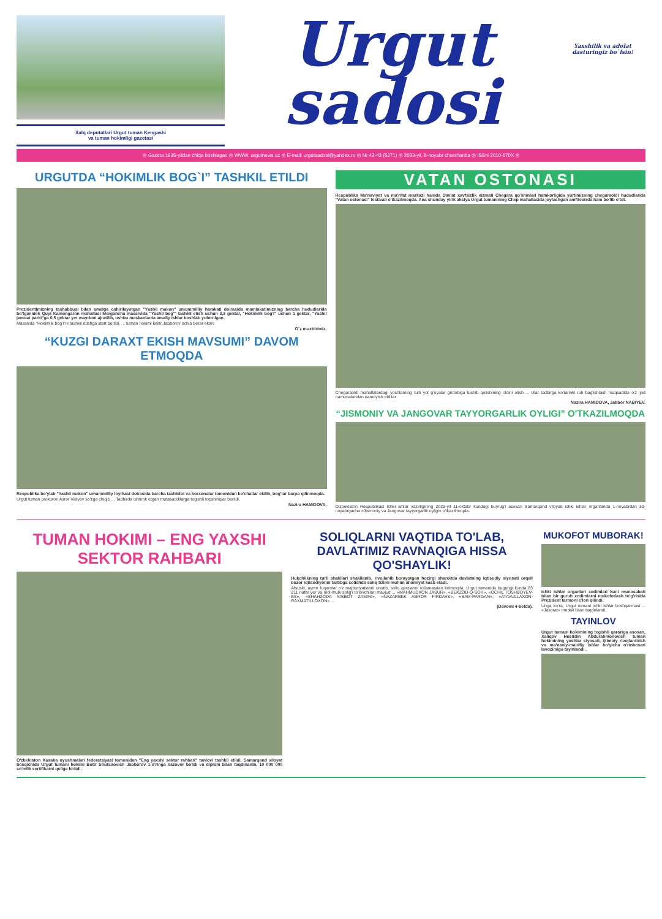Xalq deputatlari Urgut tuman Kengashi
va tuman hokimligi gazetasi
Urgut
sadosi
Yaxshilik va adolat dasturingiz bo`lsin!
◎ Gazeta 1935-yildan chiqa boshlagan ◎ WWW. urgutnews.uz ◎ E-mail: urgutsadosi@yandex.ru ◎ № 42-43 (5371) ◎ 2023-yil, 8-noyabr chorshanba ◎ ISSN 2010-670X ◎
URGUTDA “HOKIMLIK BOG`I” TASHKIL ETILDI
Prezidentimizning tashabbusi bilan amalga oshirilayotgan "Yashil makon" umummilliy harakati doirasida mamlakatimizning barcha hududlarida bo'lganidek Quyi Kamongaron mahallasi Mergancha massivida "Yashil bog'" tashkil etish uchun 3,3 gektar, "Hokimlik bog'i" uchun 1 gektar, "Yashil jamoat parki"ga 0,5 gektar yer maydoni ajratilib, ushbu maskanlarda amaliy ishlar boshlab yuborilgan.
Massivda "Hokimlik bog'i"ni tashkil etishga start berildi. ... tuman hokimi Botir Jabborov ochib berar ekan.
O`z muxbirimiz.
“KUZGI DARAXT EKISH MAVSUMI” DAVOM ETMOQDA
Respublika bo'ylab "Yashil makon" umummilliy loyihasi doirasida barcha tashkilot va korxonalar tomonidan ko'chatlar ekilib, bog'lar barpo qilinmoqda.
Urgut tuman prokurori Asror Valiyev so'zga chiqib ... Tadbirda ishtirok etgan mutasaddilarga tegishli topshiriqlar berildi.
Nazira HAMIDOVA.
VATAN OSTONASI
Respublika Ma'naviyat va ma'rifat markazi hamda Davlat xavfsizlik xizmati Chegara qo'shinlari hamkorligida yurtimizning chegaraoldi hududlarida "Vatan ostonasi" festivali o'tkazilmoqda. Ana shunday yirik aksiya Urgut tumanining Chep mahallasida joylashgan amfiteatrda ham bo'lib o'tdi.
Chegaraoldi mahallalardagi yoshlarning turli yot g'oyalar girdobiga tushib qolishining oldini olish ... Ular tadbirga ko'tarinki ruh bag'ishlash maqsadida o'z ijod namunalaridan namoyish etdilar.
Nazira HAMIDOVA, Jabbor NABIYEV.
“JISMONIY VA JANGOVAR TAYYORGARLIK OYLIGI” O'TKAZILMOQDA
O'zbekiston Respublikasi Ichki ishlar vazirligining 2023-yil 11-oktabr kundagi buyrug'i asosan Samarqand viloyati ichki ishlar organlarida 1-noyabrdan 30-noyabrgacha «Jismoniy va Jangovar tayyorgarlik oyligi» o'tkazilmoqda.
TUMAN HOKIMI – ENG YAXSHI SEKTOR RAHBARI
O'zbekiston Kasaba uyushmalari federatsiyasi tomonidan "Eng yaxshi sektor rahbari" tanlovi tashkil etildi. Samarqand viloyat bosqichida Urgut tumani hokimi Botir Shukurovich Jabborov 1-o'ringa sazovor bo'ldi va diplom bilan taqdirlanib, 10 000 000 so'mlik sertifikatni qo'lga kiritdi.
SOLIQLARNI VAQTIDA TO'LAB, DAVLATIMIZ RAVNAQIGA HISSA QO'SHAYLIK!
Hukchiikning turli shakllari shakllanib, rivojlanib borayotgan hozirgi sharoitda davlatning iqtisodiy siyosati orqali bozor iqtisodiyotini tartibga solishda soliq tizimi muhim ahamiyat kasb etadi.
Afsuski, ayrim fuqarolar o'z majburiyatlarini unutib, soliq qarzlarini to'lamasdan kelmoqda. Urgut tumanida bugungi kunda 83 211 nafar yer va mol-mulk solig'i to'lovchilari mavjud ... «MAHMUDXON JASUR», «BEKZOD-Q-SOY», «OCHIL TOSHBOYEV-BS», «SHAHZODA NISBOT ZAMINI», «NAZARBEK ABROR FIRDAVS», «SAM-PARGAN», «ATAVULLAXON-RAXMATILLOXON» ...
(Davomi 4-betda).
MUKOFOT MUBORAK!
Ichki ishlar organlari xodimlari kuni munosabati bilan bir guruh xodimlarni mukofotlash to'g'risida Prezident farmoni e'lon qilindi.
Unga ko'ra, Urgut tumani ichki ishlar boshqarmasi ... «Jasorat» medali bilan taqdirlandi.
TAYINLOV
Urgut tumani hokimining tegishli qaroriga asosan, Xaliqov Husitdin Abdurahmonovich tuman hokimining yoshlar siyosati, ijtimoiy rivojlantirish va ma'naviy-ma'rifiy ishlar bo'yicha o'rinbosari lavozimiga tayinlandi.